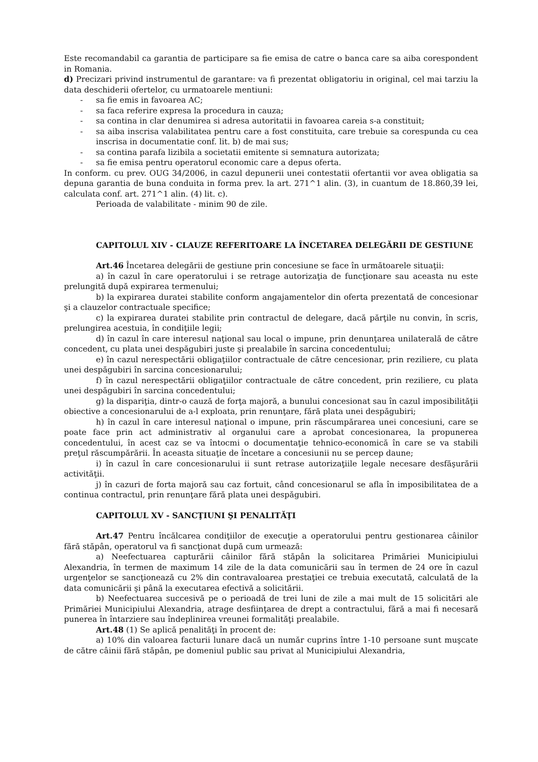Este recomandabil ca garantia de participare sa fie emisa de catre o banca care sa aiba corespondent in Romania.
d) Precizari privind instrumentul de garantare: va fi prezentat obligatoriu in original, cel mai tarziu la data deschiderii ofertelor, cu urmatoarele mentiuni:
- sa fie emis in favoarea AC;
- sa faca referire expresa la procedura in cauza;
- sa contina in clar denumirea si adresa autoritatii in favoarea careia s-a constituit;
- sa aiba inscrisa valabilitatea pentru care a fost constituita, care trebuie sa corespunda cu cea inscrisa in documentatie conf. lit. b) de mai sus;
- sa contina parafa lizibila a societatii emitente si semnatura autorizata;
- sa fie emisa pentru operatorul economic care a depus oferta.
In conform. cu prev. OUG 34/2006, in cazul depunerii unei contestatii ofertantii vor avea obligatia sa depuna garantia de buna conduita in forma prev. la art. 271^1 alin. (3), in cuantum de 18.860,39 lei, calculata conf. art. 271^1 alin. (4) lit. c).
Perioada de valabilitate - minim 90 de zile.
CAPITOLUL XIV - CLAUZE REFERITOARE LA ÎNCETAREA DELEGĂRII DE GESTIUNE
Art.46 Încetarea delegării de gestiune prin concesiune se face în următoarele situaţii:
a) în cazul în care operatorului i se retrage autorizaţia de funcţionare sau aceasta nu este prelungită după expirarea termenului;
b) la expirarea duratei stabilite conform angajamentelor din oferta prezentată de concesionar şi a clauzelor contractuale specifice;
c) la expirarea duratei stabilite prin contractul de delegare, dacă părţile nu convin, în scris, prelungirea acestuia, în condiţiile legii;
d) în cazul în care interesul naţional sau local o impune, prin denunţarea unilaterală de către concedent, cu plata unei despăgubiri juste şi prealabile în sarcina concedentului;
e) în cazul nerespectării obligaţiilor contractuale de către cencesionar, prin reziliere, cu plata unei despăgubiri în sarcina concesionarului;
f) în cazul nerespectării obligaţiilor contractuale de către concedent, prin reziliere, cu plata unei despăgubiri în sarcina concedentului;
g) la dispariţia, dintr-o cauză de forţa majoră, a bunului concesionat sau în cazul imposibilităţii obiective a concesionarului de a-l exploata, prin renunţare, fără plata unei despăgubiri;
h) în cazul în care interesul naţional o impune, prin răscumpărarea unei concesiuni, care se poate face prin act administrativ al organului care a aprobat concesionarea, la propunerea concedentului, în acest caz se va întocmi o documentaţie tehnico-economică în care se va stabili preţul răscumpărării. În aceasta situaţie de încetare a concesiunii nu se percep daune;
i) în cazul în care concesionarului ii sunt retrase autorizaţiile legale necesare desfăşurării activităţii.
j) în cazuri de forta majoră sau caz fortuit, când concesionarul se afla în imposibilitatea de a continua contractul, prin renunţare fără plata unei despăgubiri.
CAPITOLUL XV - SANCŢIUNI ŞI PENALITĂŢI
Art.47 Pentru încălcarea condiţiilor de execuţie a operatorului pentru gestionarea câinilor fără stăpân, operatorul va fi sancţionat după cum urmează:
a) Neefectuarea capturării câinilor fără stăpân la solicitarea Primăriei Municipiului Alexandria, în termen de maximum 14 zile de la data comunicării sau în termen de 24 ore în cazul urgenţelor se sancţionează cu 2% din contravaloarea prestaţiei ce trebuia executată, calculată de la data comunicării şi până la executarea efectivă a solicitării.
b) Neefectuarea succesivă pe o perioadă de trei luni de zile a mai mult de 15 solicitări ale Primăriei Municipiului Alexandria, atrage desfiinţarea de drept a contractului, fără a mai fi necesară punerea în întarziere sau îndeplinirea vreunei formalităţi prealabile.
Art.48 (1) Se aplică penalităţi în procent de:
a) 10% din valoarea facturii lunare dacă un număr cuprins între 1-10 persoane sunt muşcate de către câinii fără stăpân, pe domeniul public sau privat al Municipiului Alexandria,